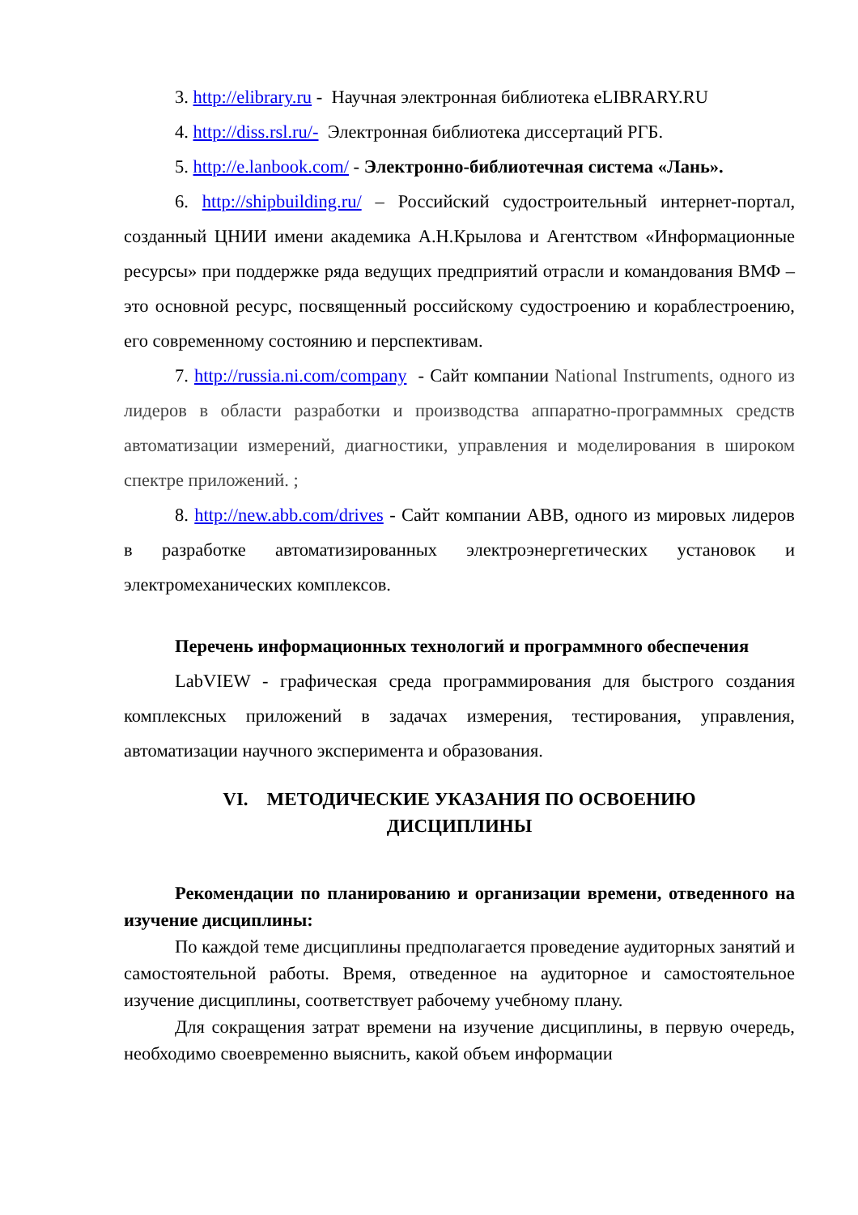3. http://elibrary.ru - Научная электронная библиотека eLIBRARY.RU
4. http://diss.rsl.ru/- Электронная библиотека диссертаций РГБ.
5. http://e.lanbook.com/ - Электронно-библиотечная система «Лань».
6. http://shipbuilding.ru/ – Российский судостроительный интернет-портал, созданный ЦНИИ имени академика А.Н.Крылова и Агентством «Информационные ресурсы» при поддержке ряда ведущих предприятий отрасли и командования ВМФ – это основной ресурс, посвященный российскому судостроению и кораблестроению, его современному состоянию и перспективам.
7. http://russia.ni.com/company - Сайт компании National Instruments, одного из лидеров в области разработки и производства аппаратно-программных средств автоматизации измерений, диагностики, управления и моделирования в широком спектре приложений. ;
8. http://new.abb.com/drives - Сайт компании ABB, одного из мировых лидеров в разработке автоматизированных электроэнергетических установок и электромеханических комплексов.
Перечень информационных технологий и программного обеспечения
LabVIEW - графическая среда программирования для быстрого создания комплексных приложений в задачах измерения, тестирования, управления, автоматизации научного эксперимента и образования.
VI. МЕТОДИЧЕСКИЕ УКАЗАНИЯ ПО ОСВОЕНИЮ
ДИСЦИПЛИНЫ
Рекомендации по планированию и организации времени, отведенного на изучение дисциплины:
По каждой теме дисциплины предполагается проведение аудиторных занятий и самостоятельной работы. Время, отведенное на аудиторное и самостоятельное изучение дисциплины, соответствует рабочему учебному плану.
Для сокращения затрат времени на изучение дисциплины, в первую очередь, необходимо своевременно выяснить, какой объем информации